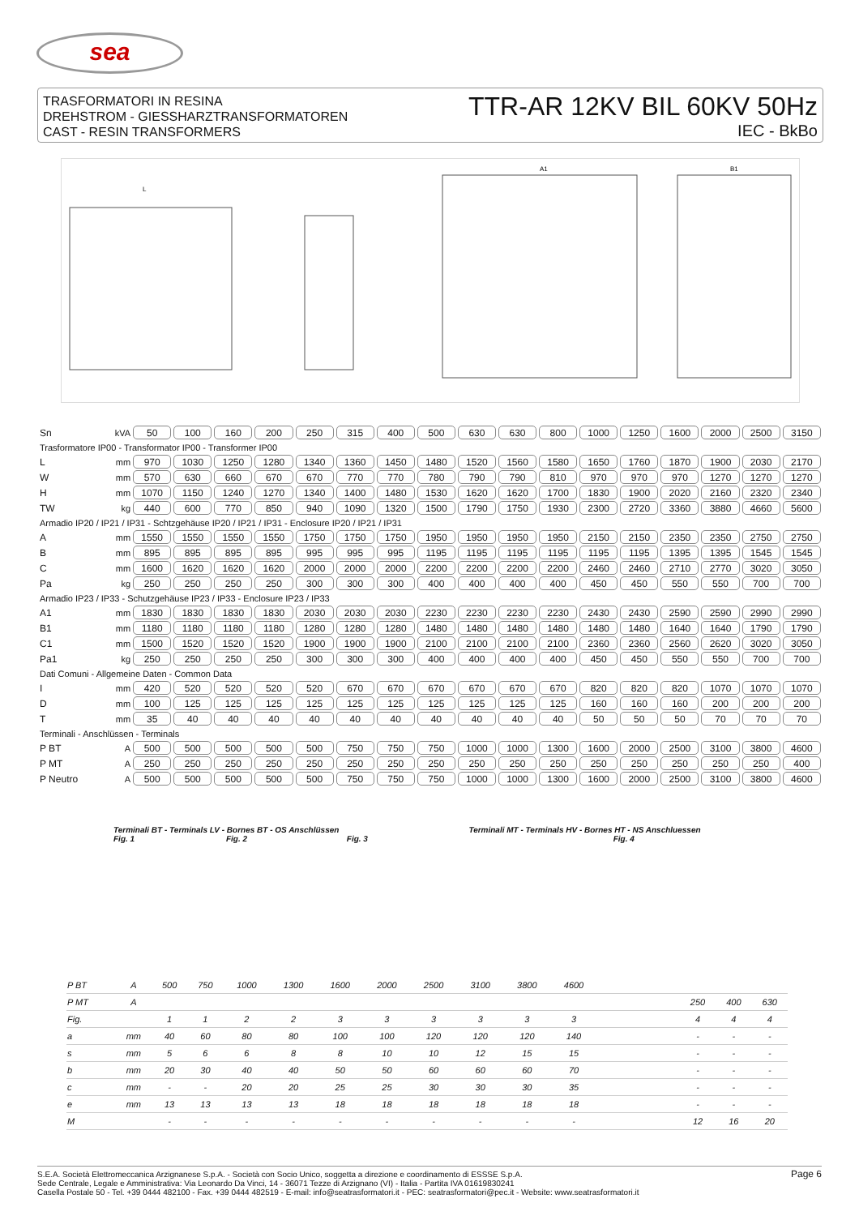sea
TRASFORMATORI IN RESINA
DREHSTROM - GIESSHARZTRANSFORMATOREN
CAST - RESIN TRANSFORMERS
TTR-AR 12KV BIL 60KV 50Hz
IEC - BkBo
L
A1
B1
| Sn | kVA | 50 | 100 | 160 | 200 | 250 | 315 | 400 | 500 | 630 | 630 | 800 | 1000 | 1250 | 1600 | 2000 | 2500 | 3150 |
| Trasformatore IP00 - Transformator IP00 - Transformer IP00 | | | | | | | | | | | | | | | | | | |
| L | mm | 970 | 1030 | 1250 | 1280 | 1340 | 1360 | 1450 | 1480 | 1520 | 1560 | 1580 | 1650 | 1760 | 1870 | 1900 | 2030 | 2170 |
| W | mm | 570 | 630 | 660 | 670 | 670 | 770 | 770 | 780 | 790 | 790 | 810 | 970 | 970 | 970 | 1270 | 1270 | 1270 |
| H | mm | 1070 | 1150 | 1240 | 1270 | 1340 | 1400 | 1480 | 1530 | 1620 | 1620 | 1700 | 1830 | 1900 | 2020 | 2160 | 2320 | 2340 |
| TW | kg | 440 | 600 | 770 | 850 | 940 | 1090 | 1320 | 1500 | 1790 | 1750 | 1930 | 2300 | 2720 | 3360 | 3880 | 4660 | 5600 |
| Armadio IP20 / IP21 / IP31 - Schtzgehäuse IP20 / IP21 / IP31 - Enclosure IP20 / IP21 / IP31 | | | | | | | | | | | | | | | | | | |
| A | mm | 1550 | 1550 | 1550 | 1550 | 1750 | 1750 | 1750 | 1950 | 1950 | 1950 | 1950 | 2150 | 2150 | 2350 | 2350 | 2750 | 2750 |
| B | mm | 895 | 895 | 895 | 895 | 995 | 995 | 995 | 1195 | 1195 | 1195 | 1195 | 1195 | 1195 | 1395 | 1395 | 1545 | 1545 |
| C | mm | 1600 | 1620 | 1620 | 1620 | 2000 | 2000 | 2000 | 2200 | 2200 | 2200 | 2200 | 2460 | 2460 | 2710 | 2770 | 3020 | 3050 |
| Pa | kg | 250 | 250 | 250 | 250 | 300 | 300 | 300 | 400 | 400 | 400 | 400 | 450 | 450 | 550 | 550 | 700 | 700 |
| Armadio IP23 / IP33 - Schutzgehäuse IP23 / IP33 - Enclosure IP23 / IP33 | | | | | | | | | | | | | | | | | | |
| A1 | mm | 1830 | 1830 | 1830 | 1830 | 2030 | 2030 | 2030 | 2230 | 2230 | 2230 | 2230 | 2430 | 2430 | 2590 | 2590 | 2990 | 2990 |
| B1 | mm | 1180 | 1180 | 1180 | 1180 | 1280 | 1280 | 1280 | 1480 | 1480 | 1480 | 1480 | 1480 | 1480 | 1640 | 1640 | 1790 | 1790 |
| C1 | mm | 1500 | 1520 | 1520 | 1520 | 1900 | 1900 | 1900 | 2100 | 2100 | 2100 | 2100 | 2360 | 2360 | 2560 | 2620 | 3020 | 3050 |
| Pa1 | kg | 250 | 250 | 250 | 250 | 300 | 300 | 300 | 400 | 400 | 400 | 400 | 450 | 450 | 550 | 550 | 700 | 700 |
| Dati Comuni - Allgemeine Daten - Common Data | | | | | | | | | | | | | | | | | | |
| I | mm | 420 | 520 | 520 | 520 | 520 | 670 | 670 | 670 | 670 | 670 | 670 | 820 | 820 | 820 | 1070 | 1070 | 1070 |
| D | mm | 100 | 125 | 125 | 125 | 125 | 125 | 125 | 125 | 125 | 125 | 125 | 160 | 160 | 160 | 200 | 200 | 200 |
| T | mm | 35 | 40 | 40 | 40 | 40 | 40 | 40 | 40 | 40 | 40 | 40 | 50 | 50 | 50 | 70 | 70 | 70 |
| Terminali - Anschlüssen - Terminals | | | | | | | | | | | | | | | | | | |
| P BT | A | 500 | 500 | 500 | 500 | 500 | 750 | 750 | 750 | 1000 | 1000 | 1300 | 1600 | 2000 | 2500 | 3100 | 3800 | 4600 |
| P MT | A | 250 | 250 | 250 | 250 | 250 | 250 | 250 | 250 | 250 | 250 | 250 | 250 | 250 | 250 | 250 | 250 | 400 |
| P Neutro | A | 500 | 500 | 500 | 500 | 500 | 750 | 750 | 750 | 1000 | 1000 | 1300 | 1600 | 2000 | 2500 | 3100 | 3800 | 4600 |
Terminali BT - Terminals LV - Bornes BT - OS Anschlüssen Terminali MT - Terminals HV - Bornes HT - NS Anschluessen
Fig. 1 Fig. 2 Fig. 3 Fig. 4
| P BT | A | 500 | 750 | 1000 | 1300 | 1600 | 2000 | 2500 | 3100 | 3800 | 4600 | | | | |
| P MT | A | | | | | | | | | | | | 250 | 400 | 630 |
| Fig. | | 1 | 1 | 2 | 2 | 3 | 3 | 3 | 3 | 3 | 3 | | 4 | 4 | 4 |
| a | mm | 40 | 60 | 80 | 80 | 100 | 100 | 120 | 120 | 120 | 140 | | - | - | - |
| s | mm | 5 | 6 | 6 | 8 | 8 | 10 | 10 | 12 | 15 | 15 | | - | - | - |
| b | mm | 20 | 30 | 40 | 40 | 50 | 50 | 60 | 60 | 60 | 70 | | - | - | - |
| c | mm | - | - | 20 | 20 | 25 | 25 | 30 | 30 | 30 | 35 | | - | - | - |
| e | mm | 13 | 13 | 13 | 13 | 18 | 18 | 18 | 18 | 18 | 18 | | - | - | - |
| M | | - | - | - | - | - | - | - | - | - | - | | 12 | 16 | 20 |
S.E.A. Società Elettromeccanica Arzignanese S.p.A. - Società con Socio Unico, soggetta a direzione e coordinamento di ESSSE S.p.A.
Sede Centrale, Legale e Amministrativa: Via Leonardo Da Vinci, 14 - 36071 Tezze di Arzignano (VI) - Italia - Partita IVA 01619830241
Casella Postale 50 - Tel. +39 0444 482100 - Fax. +39 0444 482519 - E-mail: info@seatrasformatori.it - PEC: seatrasformatori@pec.it - Website: www.seatrasformatori.it
Page 6